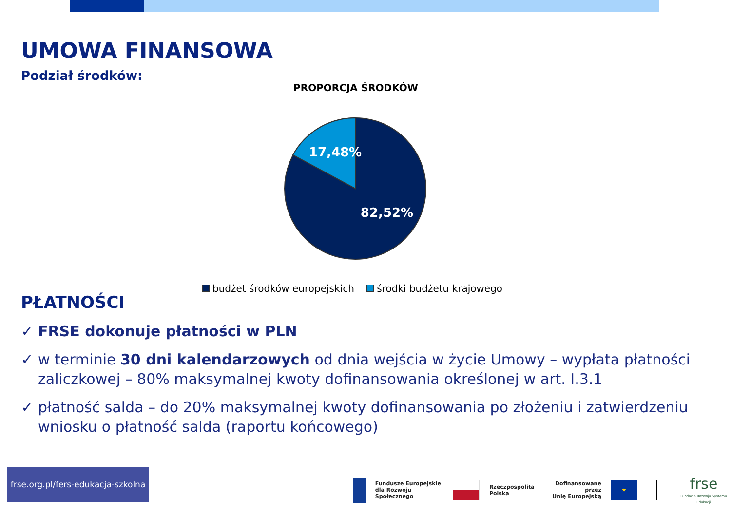UMOWA FINANSOWA
Podział środków:
PROPORCJA ŚRODKÓW
17,48%
82,52%
budżet środków europejskich środki budżetu krajowego
PŁATNOŚCI
✓ FRSE dokonuje płatności w PLN
✓ w terminie 30 dni kalendarzowych od dnia wejścia w życie Umowy – wypłata płatności zaliczkowej – 80% maksymalnej kwoty dofinansowania określonej w art. I.3.1
✓ płatność salda – do 20% maksymalnej kwoty dofinansowania po złożeniu i zatwierdzeniu wniosku o płatność salda (raportu końcowego)
frse.org.pl/fers-edukacja-szkolna
Fundusze Europejskie
dla Rozwoju Społecznego
Rzeczpospolita
Polska
Dofinansowane przez
Unię Europejską
★
frse
Fundacja Rozwoju Systemu Edukacji